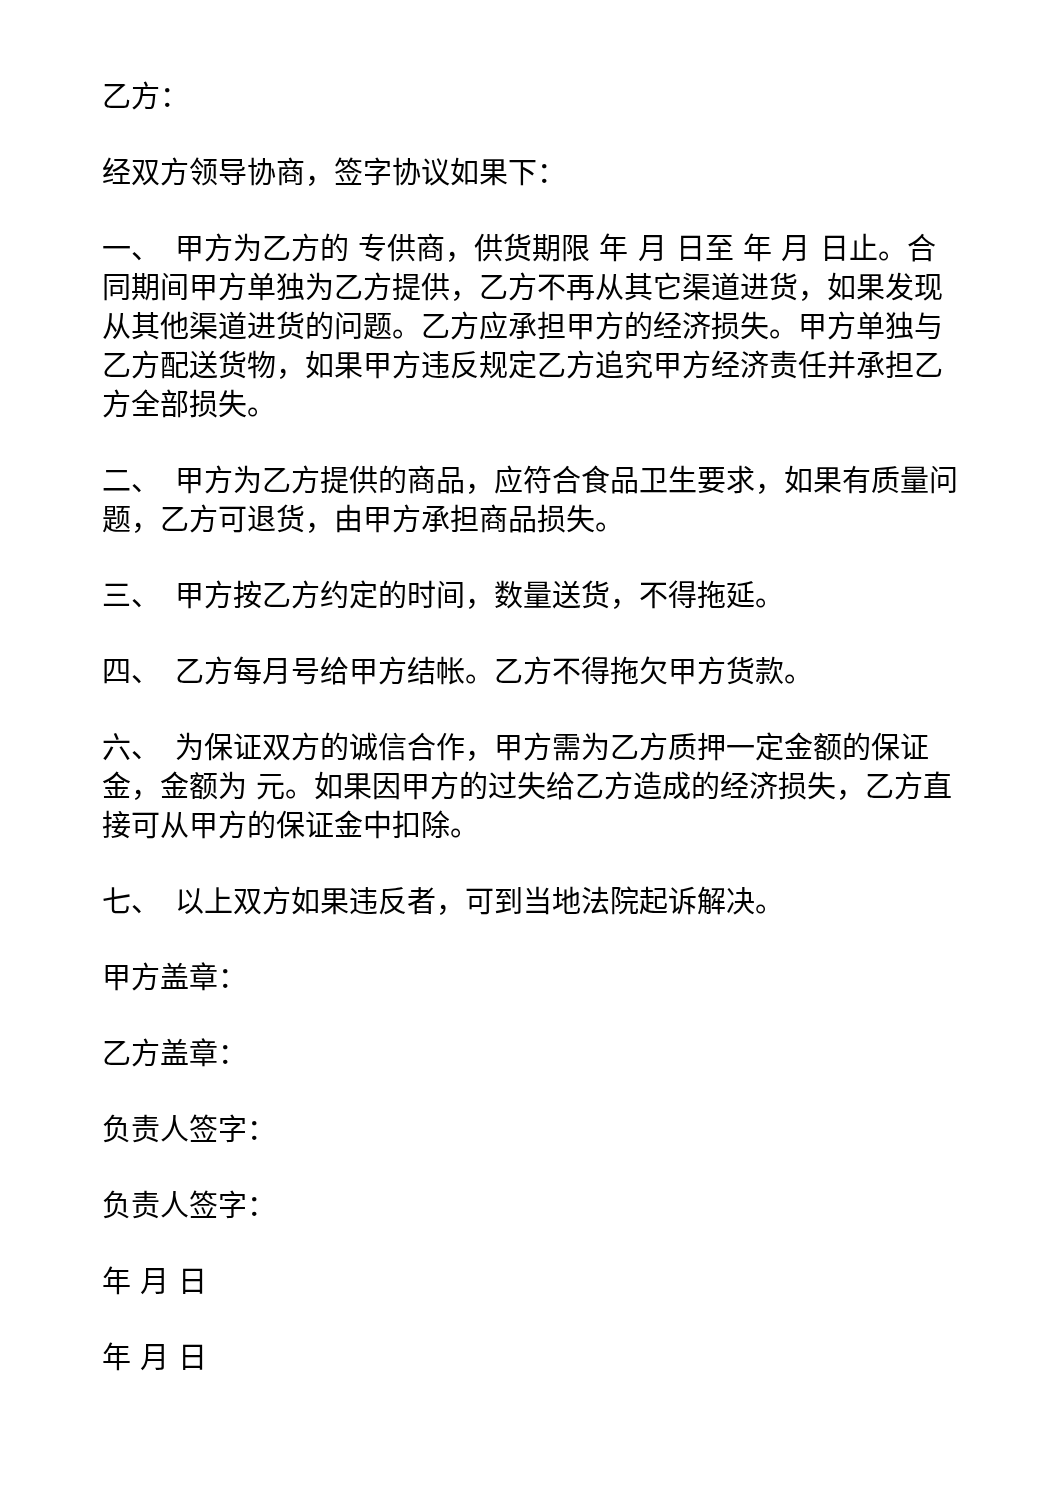乙方：
经双方领导协商，签字协议如果下：
一、　甲方为乙方的 专供商，供货期限 年 月 日至 年 月 日止。合同期间甲方单独为乙方提供，乙方不再从其它渠道进货，如果发现从其他渠道进货的问题。乙方应承担甲方的经济损失。甲方单独与乙方配送货物，如果甲方违反规定乙方追究甲方经济责任并承担乙方全部损失。
二、　甲方为乙方提供的商品，应符合食品卫生要求，如果有质量问题，乙方可退货，由甲方承担商品损失。
三、　甲方按乙方约定的时间，数量送货，不得拖延。
四、　乙方每月号给甲方结帐。乙方不得拖欠甲方货款。
六、　为保证双方的诚信合作，甲方需为乙方质押一定金额的保证 金，金额为 元。如果因甲方的过失给乙方造成的经济损失，乙方直接可从甲方的保证金中扣除。
七、　以上双方如果违反者，可到当地法院起诉解决。
甲方盖章：
乙方盖章：
负责人签字：
负责人签字：
年 月 日
年 月 日